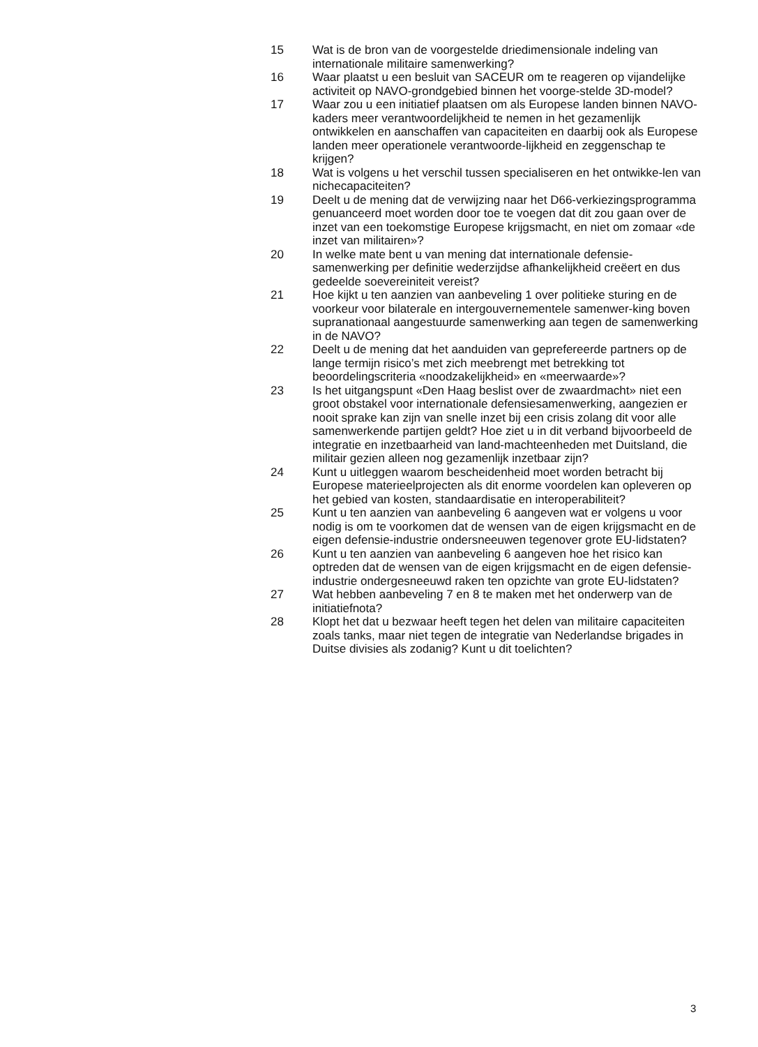15 Wat is de bron van de voorgestelde driedimensionale indeling van internationale militaire samenwerking?
16 Waar plaatst u een besluit van SACEUR om te reageren op vijandelijke activiteit op NAVO-grondgebied binnen het voorge-stelde 3D-model?
17 Waar zou u een initiatief plaatsen om als Europese landen binnen NAVO-kaders meer verantwoordelijkheid te nemen in het gezamenlijk ontwikkelen en aanschaffen van capaciteiten en daarbij ook als Europese landen meer operationele verantwoorde-lijkheid en zeggenschap te krijgen?
18 Wat is volgens u het verschil tussen specialiseren en het ontwikke-len van nichecapaciteiten?
19 Deelt u de mening dat de verwijzing naar het D66-verkiezingsprogramma genuanceerd moet worden door toe te voegen dat dit zou gaan over de inzet van een toekomstige Europese krijgsmacht, en niet om zomaar «de inzet van militairen»?
20 In welke mate bent u van mening dat internationale defensie-samenwerking per definitie wederzijdse afhankelijkheid creëert en dus gedeelde soevereiniteit vereist?
21 Hoe kijkt u ten aanzien van aanbeveling 1 over politieke sturing en de voorkeur voor bilaterale en intergouvernementele samenwer-king boven supranationaal aangestuurde samenwerking aan tegen de samenwerking in de NAVO?
22 Deelt u de mening dat het aanduiden van geprefereerde partners op de lange termijn risico’s met zich meebrengt met betrekking tot beoordelingscriteria «noodzakelijkheid» en «meerwaarde»?
23 Is het uitgangspunt «Den Haag beslist over de zwaardmacht» niet een groot obstakel voor internationale defensiesamenwerking, aangezien er nooit sprake kan zijn van snelle inzet bij een crisis zolang dit voor alle samenwerkende partijen geldt? Hoe ziet u in dit verband bijvoorbeeld de integratie en inzetbaarheid van land-machteenheden met Duitsland, die militair gezien alleen nog gezamenlijk inzetbaar zijn?
24 Kunt u uitleggen waarom bescheidenheid moet worden betracht bij Europese materieelprojecten als dit enorme voordelen kan opleveren op het gebied van kosten, standaardisatie en interoperabiliteit?
25 Kunt u ten aanzien van aanbeveling 6 aangeven wat er volgens u voor nodig is om te voorkomen dat de wensen van de eigen krijgsmacht en de eigen defensie-industrie ondersneeuwen tegenover grote EU-lidstaten?
26 Kunt u ten aanzien van aanbeveling 6 aangeven hoe het risico kan optreden dat de wensen van de eigen krijgsmacht en de eigen defensie-industrie ondergesneeuwd raken ten opzichte van grote EU-lidstaten?
27 Wat hebben aanbeveling 7 en 8 te maken met het onderwerp van de initiatiefnota?
28 Klopt het dat u bezwaar heeft tegen het delen van militaire capaciteiten zoals tanks, maar niet tegen de integratie van Nederlandse brigades in Duitse divisies als zodanig? Kunt u dit toelichten?
3